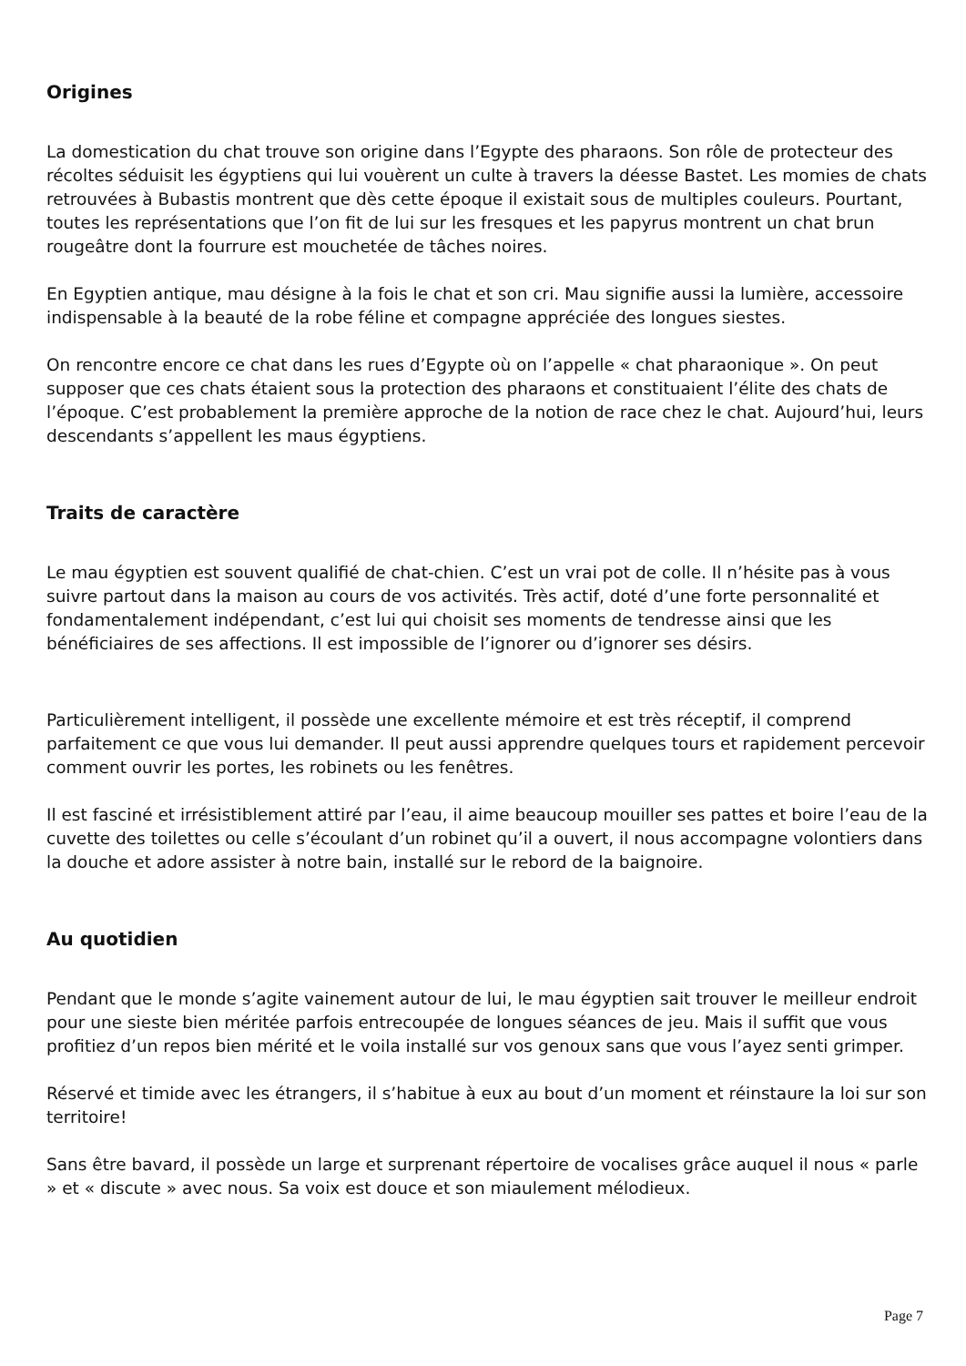Origines
La domestication du chat trouve son origine dans l’Egypte des pharaons. Son rôle de protecteur des récoltes séduisit les égyptiens qui lui vouèrent un culte à travers la déesse Bastet. Les momies de chats retrouvées à Bubastis montrent que dès cette époque il existait sous de multiples couleurs. Pourtant, toutes les représentations que l’on fit de lui sur les fresques et les papyrus montrent un chat brun rougeâtre dont la fourrure est mouchetée de tâches noires.
En Egyptien antique, mau désigne à la fois le chat et son cri. Mau signifie aussi la lumière, accessoire indispensable à la beauté de la robe féline et compagne appréciée des longues siestes.
On rencontre encore ce chat dans les rues d’Egypte où on l’appelle « chat pharaonique ». On peut supposer que ces chats étaient sous la protection des pharaons et constituaient l’élite des chats de l’époque. C’est probablement la première approche de la notion de race chez le chat. Aujourd’hui, leurs descendants s’appellent les maus égyptiens.
Traits de caractère
Le mau égyptien est souvent qualifié de chat-chien. C’est un vrai pot de colle. Il n’hésite pas à vous suivre partout dans la maison au cours de vos activités. Très actif, doté d’une forte personnalité et fondamentalement indépendant, c’est lui qui choisit ses moments de tendresse ainsi que les bénéficiaires de ses affections. Il est impossible de l’ignorer ou d’ignorer ses désirs.
Particulièrement intelligent, il possède une excellente mémoire et est très réceptif, il comprend parfaitement ce que vous lui demander. Il peut aussi apprendre quelques tours et rapidement percevoir comment ouvrir les portes, les robinets ou les fenêtres.
Il est fasciné et irrésistiblement attiré par l’eau, il aime beaucoup mouiller ses pattes et boire l’eau de la cuvette des toilettes ou celle s’écoulant d’un robinet qu’il a ouvert, il nous accompagne volontiers dans la douche et adore assister à notre bain, installé sur le rebord de la baignoire.
Au quotidien
Pendant que le monde s’agite vainement autour de lui, le mau égyptien sait trouver le meilleur endroit pour une sieste bien méritée parfois entrecoupée de longues séances de jeu. Mais il suffit que vous profitiez d’un repos bien mérité et le voila installé sur vos genoux sans que vous l’ayez senti grimper.
Réservé et timide avec les étrangers, il s’habitue à eux au bout d’un moment et réinstaure la loi sur son territoire!
Sans être bavard, il possède un large et surprenant répertoire de vocalises grâce auquel il nous « parle » et « discute » avec nous. Sa voix est douce et son miaulement mélodieux.
Page 7